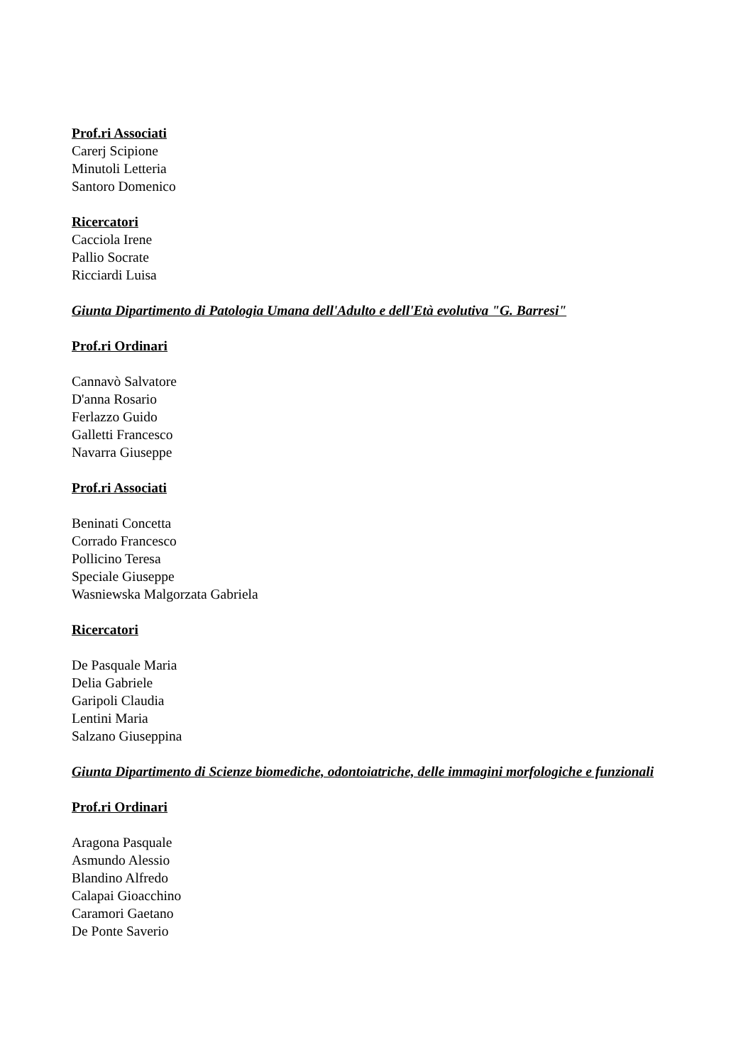Prof.ri Associati
Carerj Scipione
Minutoli Letteria
Santoro Domenico
Ricercatori
Cacciola Irene
Pallio Socrate
Ricciardi Luisa
Giunta Dipartimento di Patologia Umana dell'Adulto e dell'Età evolutiva "G. Barresi"
Prof.ri Ordinari
Cannavò Salvatore
D'anna Rosario
Ferlazzo Guido
Galletti Francesco
Navarra Giuseppe
Prof.ri Associati
Beninati Concetta
Corrado Francesco
Pollicino Teresa
Speciale Giuseppe
Wasniewska Malgorzata Gabriela
Ricercatori
De Pasquale Maria
Delia Gabriele
Garipoli Claudia
Lentini Maria
Salzano Giuseppina
Giunta Dipartimento di Scienze biomediche, odontoiatriche, delle immagini morfologiche e funzionali
Prof.ri Ordinari
Aragona Pasquale
Asmundo Alessio
Blandino Alfredo
Calapai Gioacchino
Caramori Gaetano
De Ponte Saverio